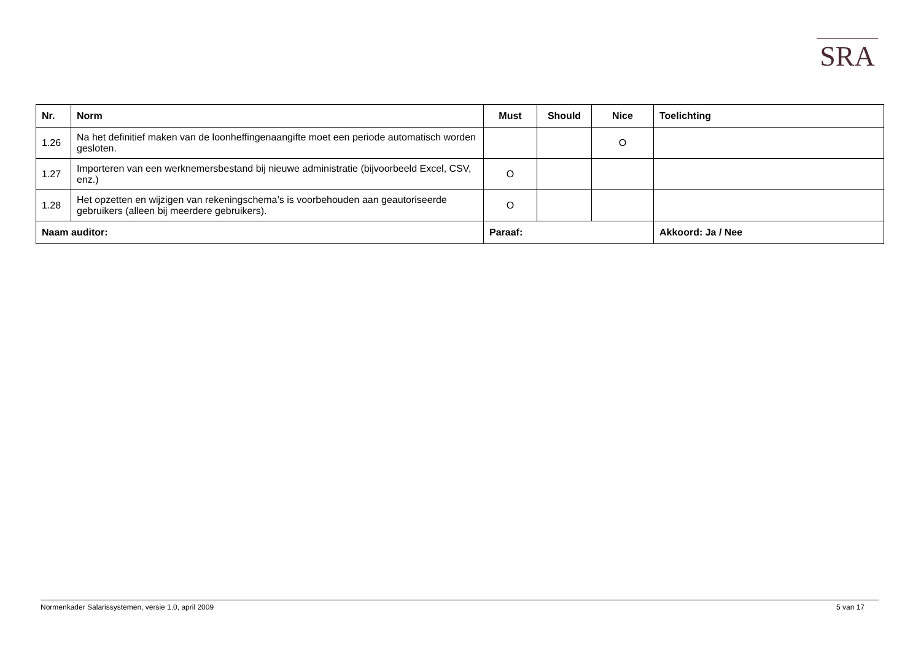SRA
| Nr. | Norm | Must | Should | Nice | Toelichting |
| --- | --- | --- | --- | --- | --- |
| 1.26 | Na het definitief maken van de loonheffingenaangifte moet een periode automatisch worden gesloten. | | | O | |
| 1.27 | Importeren van een werknemersbestand bij nieuwe administratie (bijvoorbeeld Excel, CSV, enz.) | O | | | |
| 1.28 | Het opzetten en wijzigen van rekeningschema’s is voorbehouden aan geautoriseerde gebruikers (alleen bij meerdere gebruikers). | O | | | |
| Naam auditor: | | Paraaf: | | | Akkoord: Ja / Nee |
Normenkader Salarissystemen, versie 1.0, april 2009 5 van 17